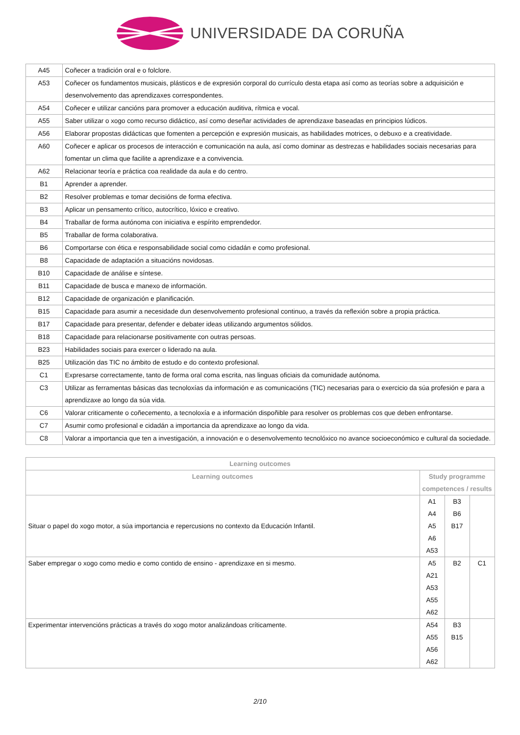UNIVERSIDADE DA CORUÑA
| A45 | Coñecer a tradición oral e o folclore. |
| A53 | Coñecer os fundamentos musicais, plásticos e de expresión corporal do currículo desta etapa así como as teorías sobre a adquisición e desenvolvemento das aprendizaxes correspondentes. |
| A54 | Coñecer e utilizar cancións para promover a educación auditiva, rítmica e vocal. |
| A55 | Saber utilizar o xogo como recurso didáctico, así como deseñar actividades de aprendizaxe baseadas en principios lúdicos. |
| A56 | Elaborar propostas didácticas que fomenten a percepción e expresión musicais, as habilidades motrices, o debuxo e a creatividade. |
| A60 | Coñecer e aplicar os procesos de interacción e comunicación na aula, así como dominar as destrezas e habilidades sociais necesarias para fomentar un clima que facilite a aprendizaxe e a convivencia. |
| A62 | Relacionar teoría e práctica coa realidade da aula e do centro. |
| B1 | Aprender a aprender. |
| B2 | Resolver problemas e tomar decisións de forma efectiva. |
| B3 | Aplicar un pensamento crítico, autocrítico, lóxico e creativo. |
| B4 | Traballar de forma autónoma con iniciativa e espírito emprendedor. |
| B5 | Traballar de forma colaborativa. |
| B6 | Comportarse con ética e responsabilidade social como cidadán e como profesional. |
| B8 | Capacidade de adaptación a situacións novidosas. |
| B10 | Capacidade de análise e síntese. |
| B11 | Capacidade de busca e manexo de información. |
| B12 | Capacidade de organización e planificación. |
| B15 | Capacidade para asumir a necesidade dun desenvolvemento profesional continuo, a través da reflexión sobre a propia práctica. |
| B17 | Capacidade para presentar, defender e debater ideas utilizando argumentos sólidos. |
| B18 | Capacidade para relacionarse positivamente con outras persoas. |
| B23 | Habilidades sociais para exercer o liderado na aula. |
| B25 | Utilización das TIC no ámbito de estudo e do contexto profesional. |
| C1 | Expresarse correctamente, tanto de forma oral coma escrita, nas linguas oficiais da comunidade autónoma. |
| C3 | Utilizar as ferramentas básicas das tecnoloxías da información e as comunicacións (TIC) necesarias para o exercicio da súa profesión e para a aprendizaxe ao longo da súa vida. |
| C6 | Valorar criticamente o coñecemento, a tecnoloxía e a información dispoñible para resolver os problemas cos que deben enfrontarse. |
| C7 | Asumir como profesional e cidadán a importancia da aprendizaxe ao longo da vida. |
| C8 | Valorar a importancia que ten a investigación, a innovación e o desenvolvemento tecnolóxico no avance socioeconómico e cultural da sociedade. |
| Learning outcomes | | | |
| --- | --- | --- | --- |
| Learning outcomes | Study programme competences / results | | |
| Situar o papel do xogo motor, a súa importancia e repercusions no contexto da Educación Infantil. | A1 A4 A5 A6 A53 | B3 B6 B17 | |
| Saber empregar o xogo como medio e como contido de ensino - aprendizaxe en si mesmo. | A5 A21 A53 A55 A62 | B2 | C1 |
| Experimentar intervencións prácticas a través do xogo motor analizándoas críticamente. | A54 A55 A56 A62 | B3 B15 | |
2/10